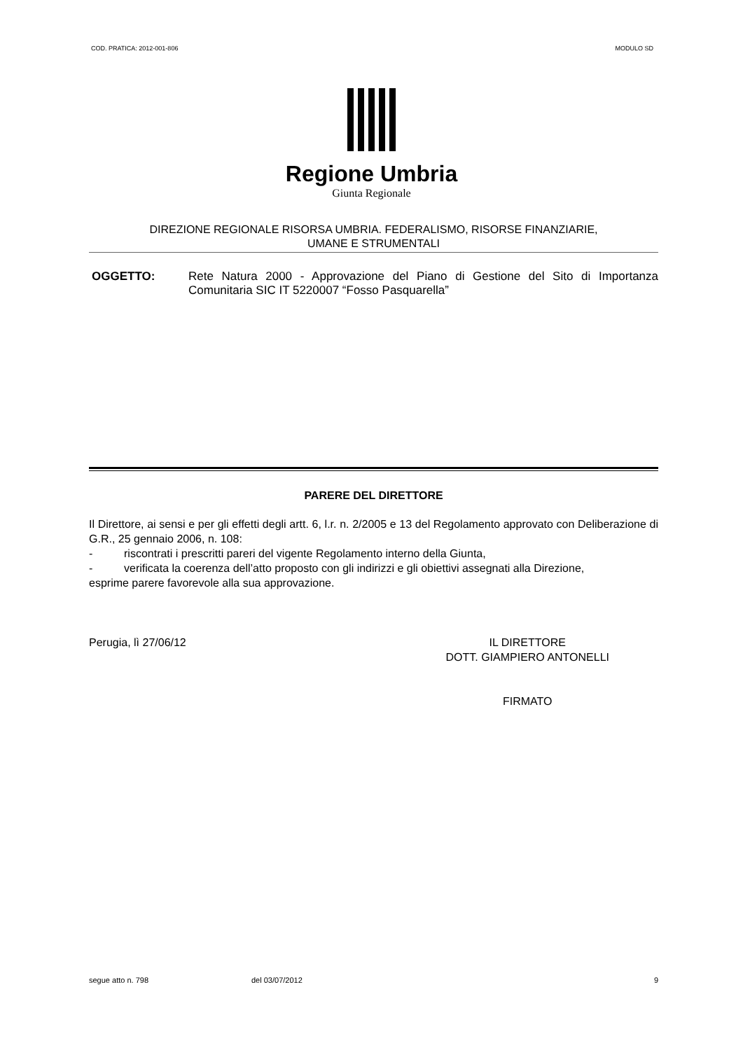COD. PRATICA: 2012-001-806 MODULO SD
Regione Umbria
Giunta Regionale
DIREZIONE REGIONALE RISORSA UMBRIA. FEDERALISMO, RISORSE FINANZIARIE,
UMANE E STRUMENTALI
OGGETTO: Rete Natura 2000 - Approvazione del Piano di Gestione del Sito di Importanza Comunitaria SIC IT 5220007 “Fosso Pasquarella”
PARERE DEL DIRETTORE
Il Direttore, ai sensi e per gli effetti degli artt. 6, l.r. n. 2/2005 e 13 del Regolamento approvato con Deliberazione di G.R., 25 gennaio 2006, n. 108:
- riscontrati i prescritti pareri del vigente Regolamento interno della Giunta,
- verificata la coerenza dell’atto proposto con gli indirizzi e gli obiettivi assegnati alla Direzione,
esprime parere favorevole alla sua approvazione.
Perugia, lì 27/06/12 IL DIRETTORE
DOTT. GIAMPIERO ANTONELLI
FIRMATO
segue atto n. 798 del 03/07/2012 9